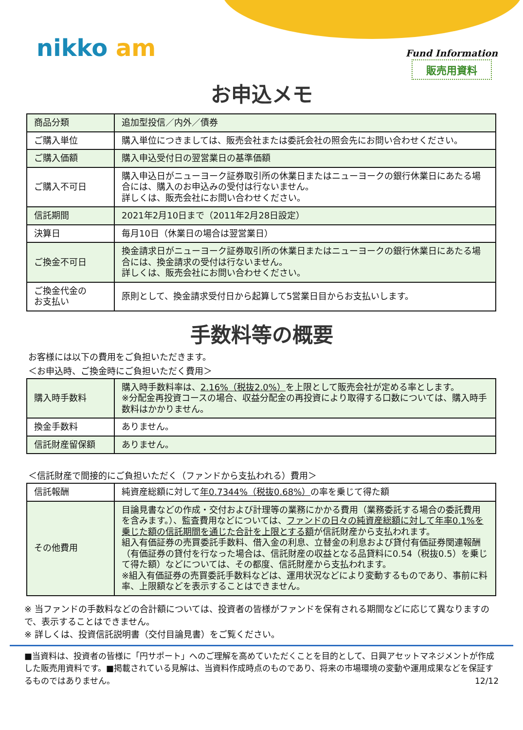nikko am Fund Information
販売用資料
お申込メモ
| 商品分類 | 追加型投信／内外／債券 |
| ご購入単位 | 購入単位につきましては、販売会社または委託会社の照会先にお問い合わせください。 |
| ご購入価額 | 購入申込受付日の翌営業日の基準価額 |
| ご購入不可日 | 購入申込日がニューヨーク証券取引所の休業日またはニューヨークの銀行休業日にあたる場合には、購入のお申込みの受付は行ないません。 詳しくは、販売会社にお問い合わせください。 |
| 信託期間 | 2021年2月10日まで（2011年2月28日設定） |
| 決算日 | 毎月10日（休業日の場合は翌営業日） |
| ご換金不可日 | 換金請求日がニューヨーク証券取引所の休業日またはニューヨークの銀行休業日にあたる場合には、換金請求の受付は行ないません。 詳しくは、販売会社にお問い合わせください。 |
| ご換金代金の お支払い | 原則として、換金請求受付日から起算して5営業日目からお支払いします。 |
手数料等の概要
お客様には以下の費用をご負担いただきます。
＜お申込時、ご換金時にご負担いただく費用＞
| 購入時手数料 | 購入時手数料率は、 2.16%（税抜2.0%） を上限として販売会社が定める率とします。 ※分配金再投資コースの場合、収益分配金の再投資により取得する口数については、購入時手数料はかかりません。 |
| 換金手数料 | ありません。 |
| 信託財産留保額 | ありません。 |
＜信託財産で間接的にご負担いただく（ファンドから支払われる）費用＞
| 信託報酬 | 純資産総額に対して 年0.7344%（税抜0.68%） の率を乗じて得た額 |
| その他費用 | 目論見書などの作成・交付および計理等の業務にかかる費用（業務委託する場合の委託費用を含みます。）、監査費用などについては、 ファンドの日々の純資産総額に対して年率0.1%を乗じた額の信託期間を通じた合計を上限とする額 が信託財産から支払われます。 組入有価証券の売買委託手数料、借入金の利息、立替金の利息および貸付有価証券関連報酬（有価証券の貸付を行なった場合は、信託財産の収益となる品貸料に0.54（税抜0.5）を乗じて得た額）などについては、その都度、信託財産から支払われます。 ※組入有価証券の売買委託手数料などは、運用状況などにより変動するものであり、事前に料率、上限額などを表示することはできません。 |
※ 当ファンドの手数料などの合計額については、投資者の皆様がファンドを保有される期間などに応じて異なりますので、表示することはできません。
※ 詳しくは、投資信託説明書（交付目論見書）をご覧ください。
■当資料は、投資者の皆様に「円サポート」へのご理解を高めていただくことを目的として、日興アセットマネジメントが作成した販売用資料です。■掲載されている見解は、当資料作成時点のものであり、将来の市場環境の変動や運用成果などを保証するものではありません。 12/12